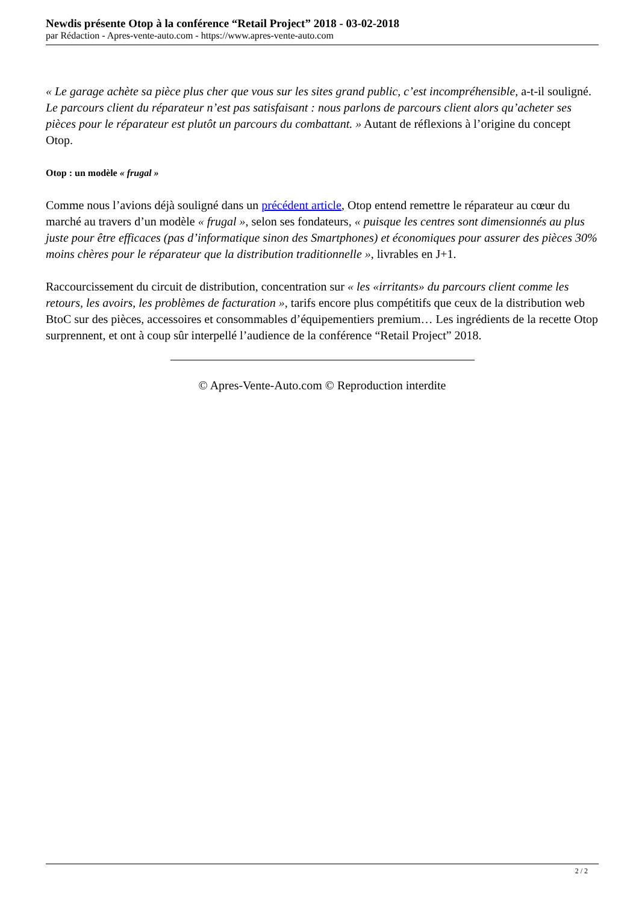Newdis présente Otop à la conférence “Retail Project” 2018 - 03-02-2018
par Rédaction - Apres-vente-auto.com - https://www.apres-vente-auto.com
« Le garage achète sa pièce plus cher que vous sur les sites grand public, c’est incompréhensible, a-t-il souligné. Le parcours client du réparateur n’est pas satisfaisant : nous parlons de parcours client alors qu’acheter ses pièces pour le réparateur est plutôt un parcours du combattant. » Autant de réflexions à l’origine du concept Otop.
Otop : un modèle « frugal »
Comme nous l’avions déjà souligné dans un précédent article, Otop entend remettre le réparateur au cœur du marché au travers d’un modèle « frugal », selon ses fondateurs, « puisque les centres sont dimensionnés au plus juste pour être efficaces (pas d’informatique sinon des Smartphones) et économiques pour assurer des pièces 30% moins chères pour le réparateur que la distribution traditionnelle », livrables en J+1.
Raccourcissement du circuit de distribution, concentration sur « les «irritants» du parcours client comme les retours, les avoirs, les problèmes de facturation », tarifs encore plus compétitifs que ceux de la distribution web BtoC sur des pièces, accessoires et consommables d’équipementiers premium… Les ingrédients de la recette Otop surprennent, et ont à coup sûr interpellé l’audience de la conférence “Retail Project” 2018.
© Apres-Vente-Auto.com © Reproduction interdite
2 / 2